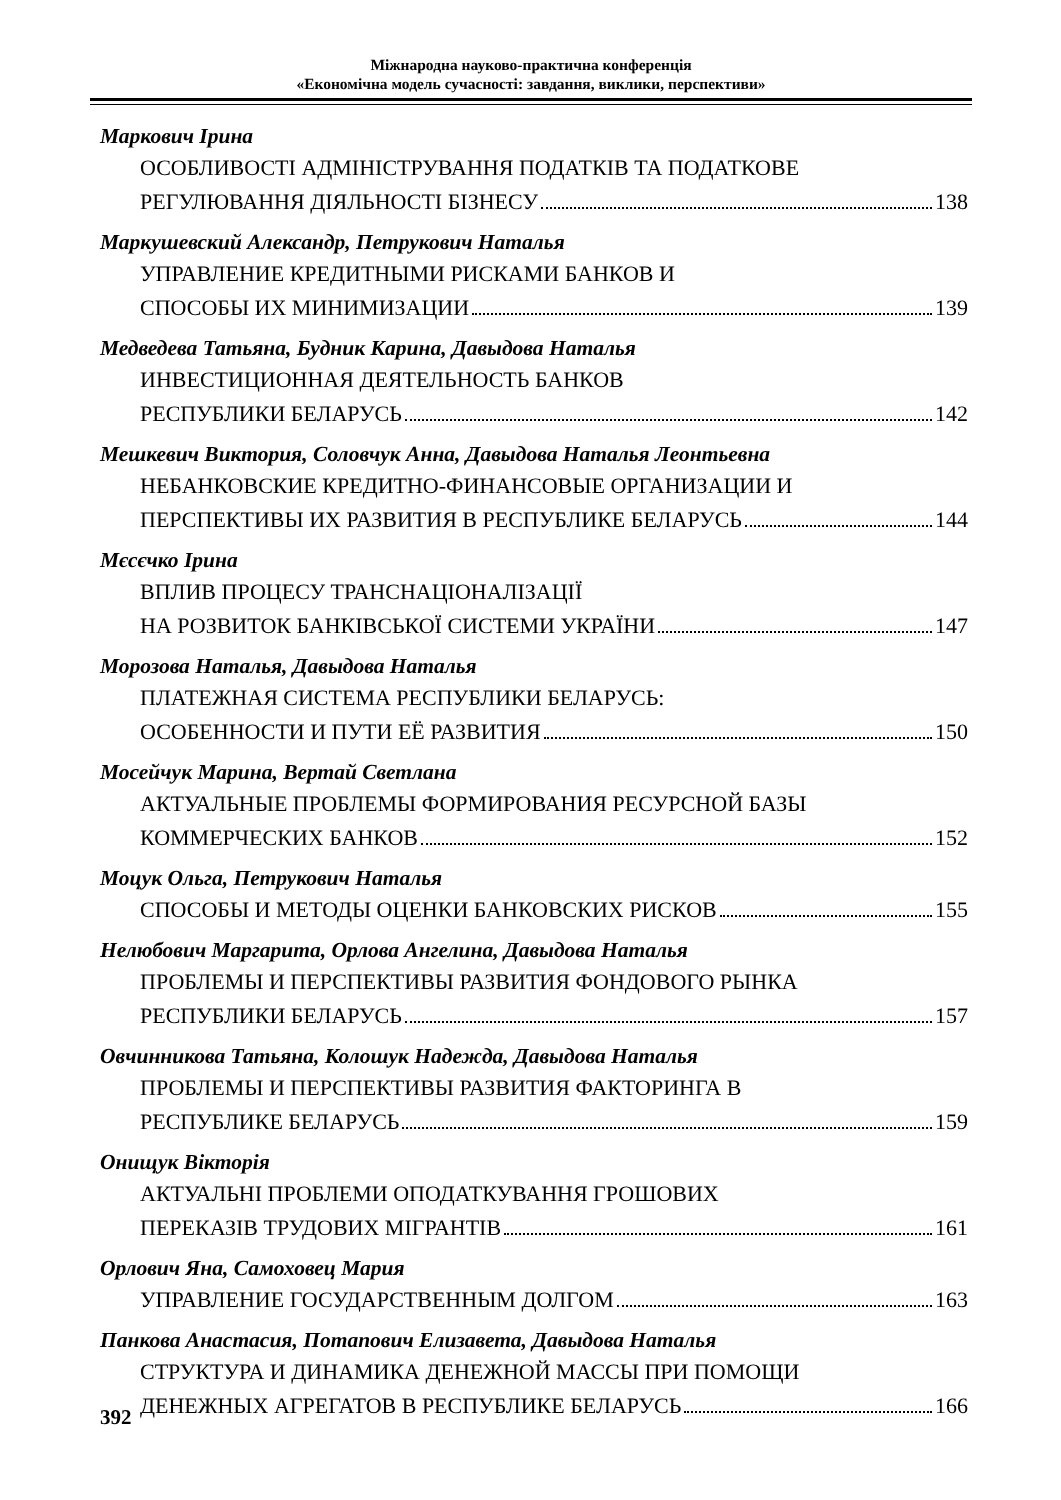Міжнародна науково-практична конференція
«Економічна модель сучасності: завдання, виклики, перспективи»
Маркович Ірина
ОСОБЛИВОСТІ АДМІНІСТРУВАННЯ ПОДАТКІВ ТА ПОДАТКОВЕ
РЕГУЛЮВАННЯ ДІЯЛЬНОСТІ БІЗНЕСУ 138
Маркушевский Александр, Петрукович Наталья
УПРАВЛЕНИЕ КРЕДИТНЫМИ РИСКАМИ БАНКОВ И
СПОСОБЫ ИХ МИНИМИЗАЦИИ 139
Медведева Татьяна, Будник Карина, Давыдова Наталья
ИНВЕСТИЦИОННАЯ ДЕЯТЕЛЬНОСТЬ БАНКОВ
РЕСПУБЛИКИ БЕЛАРУСЬ 142
Мешкевич Виктория, Соловчук Анна, Давыдова Наталья Леонтьевна
НЕБАНКОВСКИЕ КРЕДИТНО-ФИНАНСОВЫЕ ОРГАНИЗАЦИИ И
ПЕРСПЕКТИВЫ ИХ РАЗВИТИЯ В РЕСПУБЛИКЕ БЕЛАРУСЬ 144
Мєсєчко Ірина
ВПЛИВ ПРОЦЕСУ ТРАНСНАЦІОНАЛІЗАЦІЇ
НА РОЗВИТОК БАНКІВСЬКОЇ СИСТЕМИ УКРАЇНИ 147
Морозова Наталья, Давыдова Наталья
ПЛАТЕЖНАЯ СИСТЕМА РЕСПУБЛИКИ БЕЛАРУСЬ:
ОСОБЕННОСТИ И ПУТИ ЕЁ РАЗВИТИЯ 150
Мосейчук Марина, Вертай Светлана
АКТУАЛЬНЫЕ ПРОБЛЕМЫ ФОРМИРОВАНИЯ РЕСУРСНОЙ БАЗЫ
КОММЕРЧЕСКИХ БАНКОВ 152
Моцук Ольга, Петрукович Наталья
СПОСОБЫ И МЕТОДЫ ОЦЕНКИ БАНКОВСКИХ РИСКОВ 155
Нелюбович Маргарита, Орлова Ангелина, Давыдова Наталья
ПРОБЛЕМЫ И ПЕРСПЕКТИВЫ РАЗВИТИЯ ФОНДОВОГО РЫНКА
РЕСПУБЛИКИ БЕЛАРУСЬ 157
Овчинникова Татьяна, Колошук Надежда, Давыдова Наталья
ПРОБЛЕМЫ И ПЕРСПЕКТИВЫ РАЗВИТИЯ ФАКТОРИНГА В
РЕСПУБЛИКЕ БЕЛАРУСЬ 159
Онищук Вікторія
АКТУАЛЬНІ ПРОБЛЕМИ ОПОДАТКУВАННЯ ГРОШОВИХ
ПЕРЕКАЗІВ ТРУДОВИХ МІГРАНТІВ 161
Орлович Яна, Самоховец Мария
УПРАВЛЕНИЕ ГОСУДАРСТВЕННЫМ ДОЛГОМ 163
Панкова Анастасия, Потапович Елизавета, Давыдова Наталья
СТРУКТУРА И ДИНАМИКА ДЕНЕЖНОЙ МАССЫ ПРИ ПОМОЩИ
ДЕНЕЖНЫХ АГРЕГАТОВ В РЕСПУБЛИКЕ БЕЛАРУСЬ 166
392